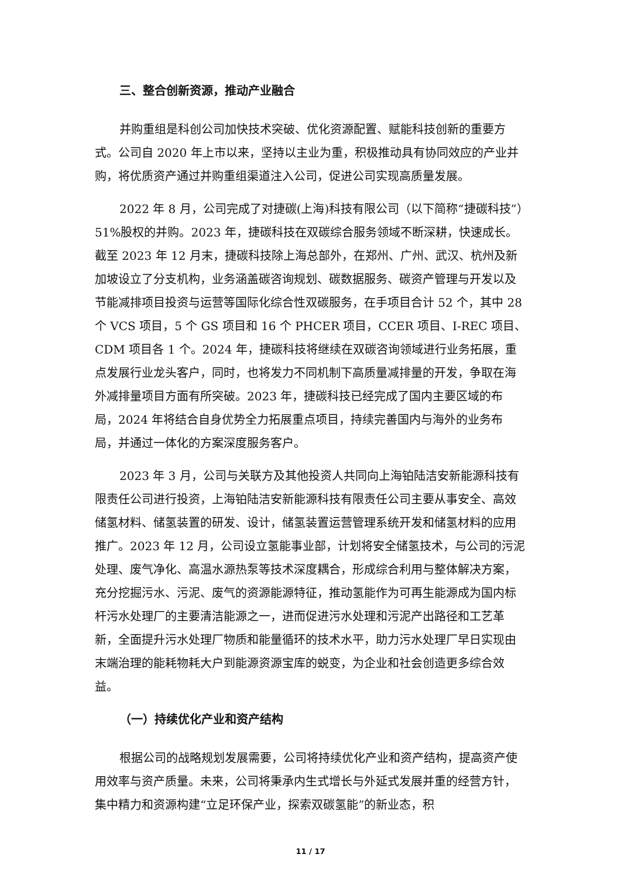三、整合创新资源，推动产业融合
并购重组是科创公司加快技术突破、优化资源配置、赋能科技创新的重要方式。公司自 2020 年上市以来，坚持以主业为重，积极推动具有协同效应的产业并购，将优质资产通过并购重组渠道注入公司，促进公司实现高质量发展。
2022 年 8 月，公司完成了对捷碳(上海)科技有限公司（以下简称“捷碳科技”）51%股权的并购。2023 年，捷碳科技在双碳综合服务领域不断深耕，快速成长。截至 2023 年 12 月末，捷碳科技除上海总部外，在郑州、广州、武汉、杭州及新加坡设立了分支机构，业务涵盖碳咨询规划、碳数据服务、碳资产管理与开发以及节能减排项目投资与运营等国际化综合性双碳服务，在手项目合计 52 个，其中 28 个 VCS 项目，5 个 GS 项目和 16 个 PHCER 项目，CCER 项目、I-REC 项目、CDM 项目各 1 个。2024 年，捷碳科技将继续在双碳咨询领域进行业务拓展，重点发展行业龙头客户，同时，也将发力不同机制下高质量减排量的开发，争取在海外减排量项目方面有所突破。2023 年，捷碳科技已经完成了国内主要区域的布局，2024 年将结合自身优势全力拓展重点项目，持续完善国内与海外的业务布局，并通过一体化的方案深度服务客户。
2023 年 3 月，公司与关联方及其他投资人共同向上海铂陆洁安新能源科技有限责任公司进行投资，上海铂陆洁安新能源科技有限责任公司主要从事安全、高效储氢材料、储氢装置的研发、设计，储氢装置运营管理系统开发和储氢材料的应用推广。2023 年 12 月，公司设立氢能事业部，计划将安全储氢技术，与公司的污泥处理、废气净化、高温水源热泵等技术深度耦合，形成综合利用与整体解决方案，充分挖掘污水、污泥、废气的资源能源特征，推动氢能作为可再生能源成为国内标杆污水处理厂的主要清洁能源之一，进而促进污水处理和污泥产出路径和工艺革新，全面提升污水处理厂物质和能量循环的技术水平，助力污水处理厂早日实现由末端治理的能耗物耗大户到能源资源宝库的蜕变，为企业和社会创造更多综合效益。
（一）持续优化产业和资产结构
根据公司的战略规划发展需要，公司将持续优化产业和资产结构，提高资产使用效率与资产质量。未来，公司将秉承内生式增长与外延式发展并重的经营方针，集中精力和资源构建“立足环保产业，探索双碳氢能”的新业态，积
11 / 17